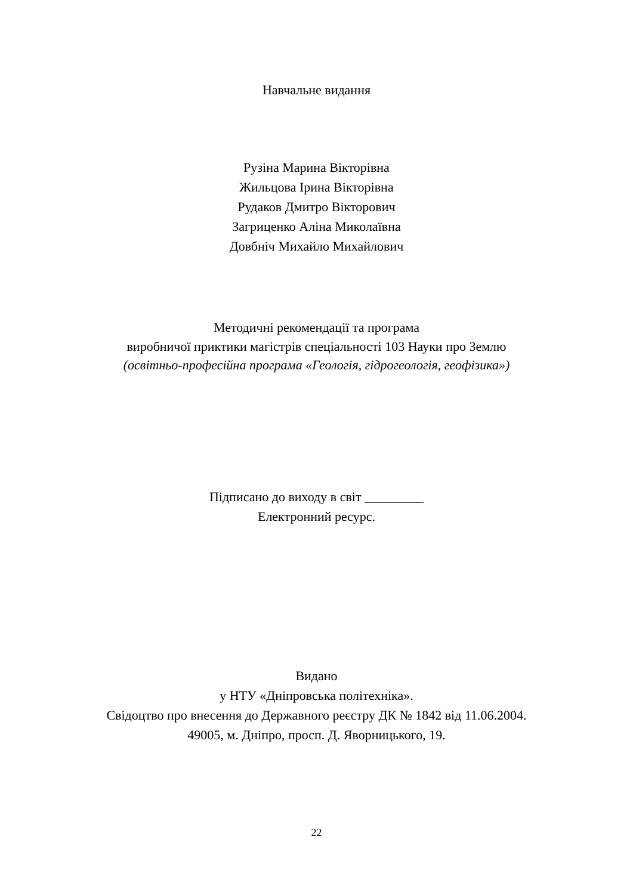Навчальне видання
Рузіна Марина Вікторівна
Жильцова Ірина Вікторівна
Рудаков Дмитро Вікторович
Загриценко Аліна Миколаївна
Довбніч Михайло Михайлович
Методичні рекомендації та програма
виробничої приктики магістрів спеціальності 103 Науки про Землю
(освітньо-професійна програма «Геологія, гідрогеологія, геофізика»)
Підписано до виходу в світ _________
Електронний ресурс.
Видано
у НТУ «Дніпровська політехніка».
Свідоцтво про внесення до Державного реєстру ДК № 1842 від 11.06.2004.
49005, м. Дніпро, просп. Д. Яворницького, 19.
22